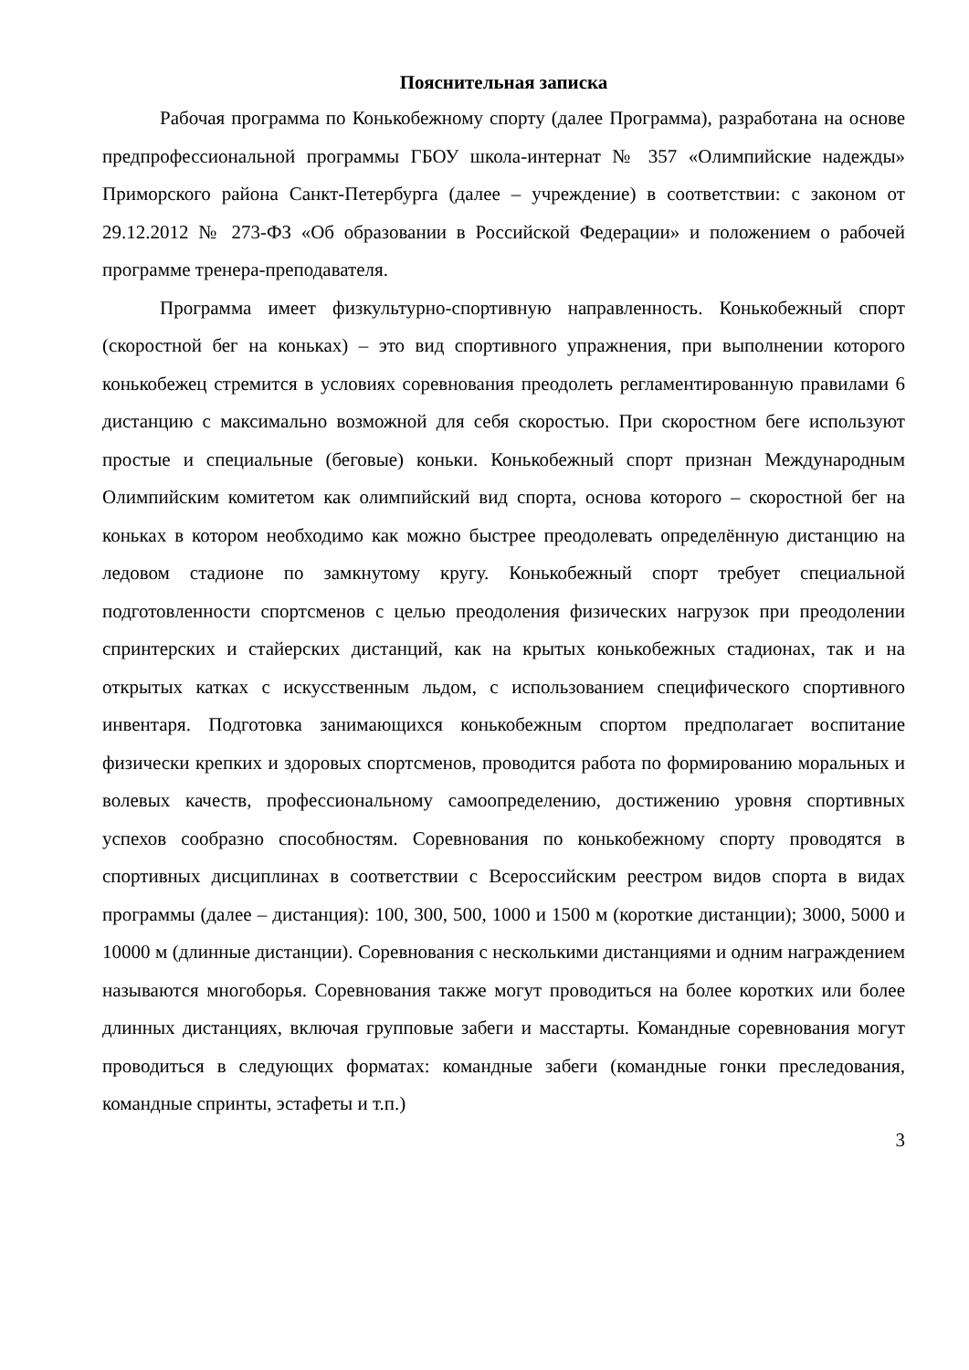Пояснительная записка
Рабочая программа по Конькобежному спорту (далее Программа), разработана на основе предпрофессиональной программы ГБОУ школа-интернат № 357 «Олимпийские надежды» Приморского района Санкт-Петербурга (далее – учреждение) в соответствии: с законом от 29.12.2012 № 273-ФЗ «Об образовании в Российской Федерации» и положением о рабочей программе тренера-преподавателя.
Программа имеет физкультурно-спортивную направленность. Конькобежный спорт (скоростной бег на коньках) – это вид спортивного упражнения, при выполнении которого конькобежец стремится в условиях соревнования преодолеть регламентированную правилами 6 дистанцию с максимально возможной для себя скоростью. При скоростном беге используют простые и специальные (беговые) коньки. Конькобежный спорт признан Международным Олимпийским комитетом как олимпийский вид спорта, основа которого – скоростной бег на коньках в котором необходимо как можно быстрее преодолевать определённую дистанцию на ледовом стадионе по замкнутому кругу. Конькобежный спорт требует специальной подготовленности спортсменов с целью преодоления физических нагрузок при преодолении спринтерских и стайерских дистанций, как на крытых конькобежных стадионах, так и на открытых катках с искусственным льдом, с использованием специфического спортивного инвентаря. Подготовка занимающихся конькобежным спортом предполагает воспитание физически крепких и здоровых спортсменов, проводится работа по формированию моральных и волевых качеств, профессиональному самоопределению, достижению уровня спортивных успехов сообразно способностям. Соревнования по конькобежному спорту проводятся в спортивных дисциплинах в соответствии с Всероссийским реестром видов спорта в видах программы (далее – дистанция): 100, 300, 500, 1000 и 1500 м (короткие дистанции); 3000, 5000 и 10000 м (длинные дистанции). Соревнования с несколькими дистанциями и одним награждением называются многоборья. Соревнования также могут проводиться на более коротких или более длинных дистанциях, включая групповые забеги и масстарты. Командные соревнования могут проводиться в следующих форматах: командные забеги (командные гонки преследования, командные спринты, эстафеты и т.п.)
3